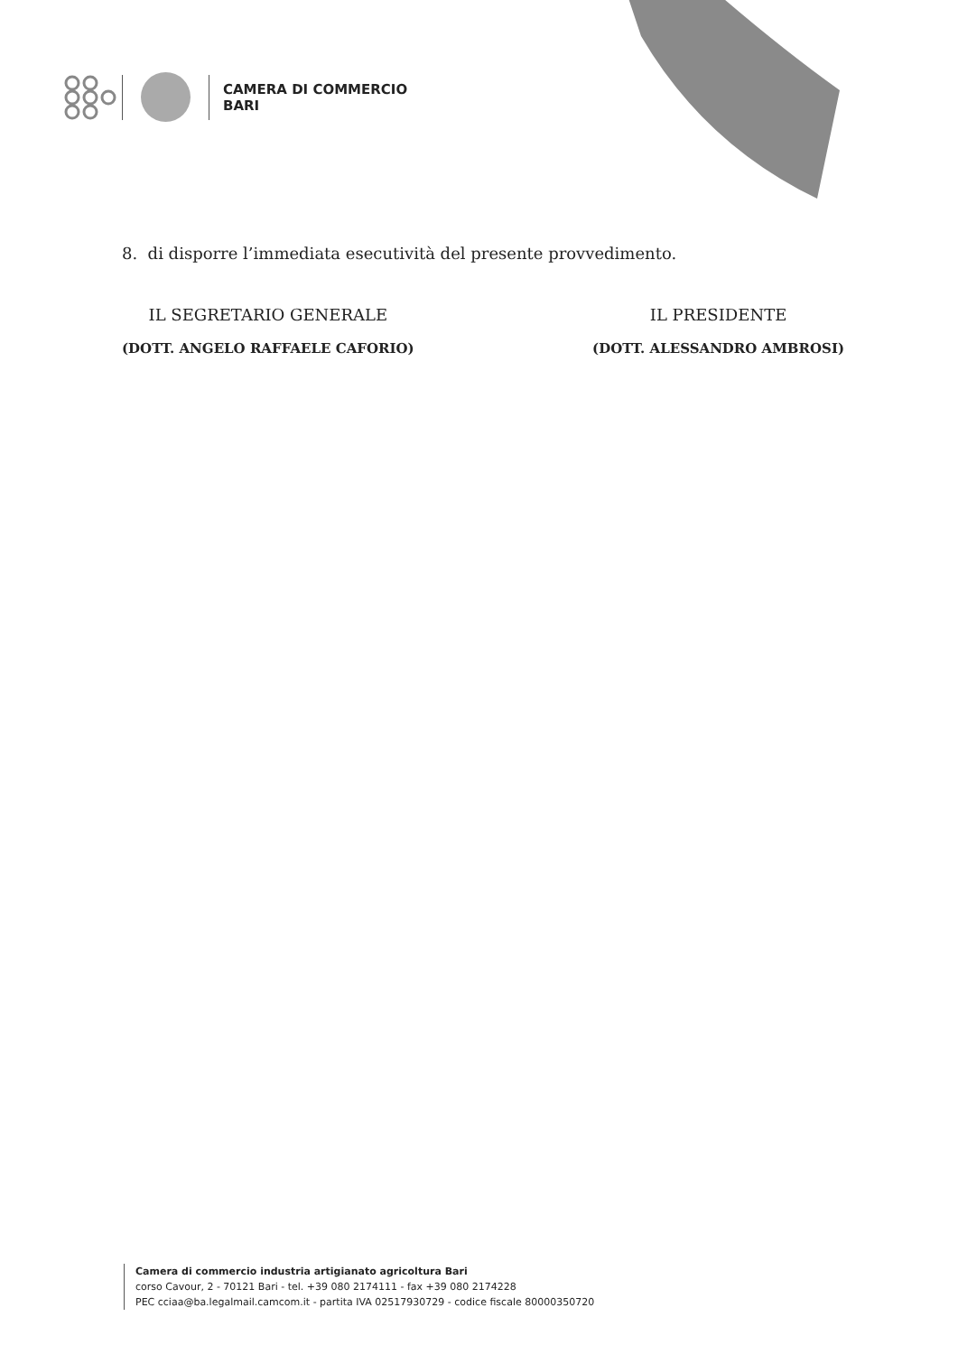CAMERA DI COMMERCIO
BARI
8. di disporre l’immediata esecutività del presente provvedimento.
IL SEGRETARIO GENERALE
(DOTT. ANGELO RAFFAELE CAFORIO)
IL PRESIDENTE
(DOTT. ALESSANDRO AMBROSI)
Camera di commercio industria artigianato agricoltura Bari
corso Cavour, 2 - 70121 Bari - tel. +39 080 2174111 - fax +39 080 2174228
PEC cciaa@ba.legalmail.camcom.it - partita IVA 02517930729 - codice fiscale 80000350720